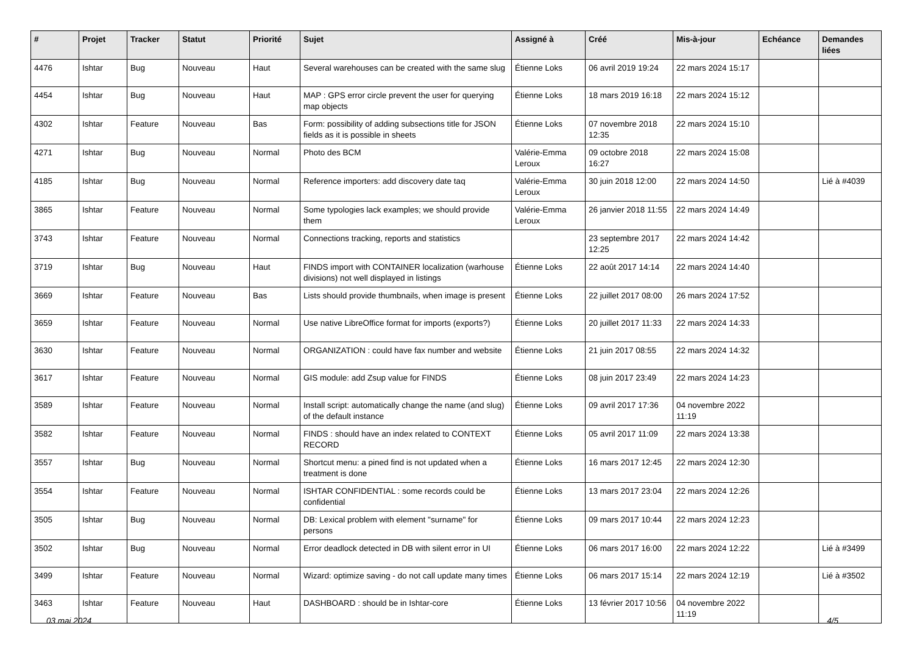| # | Projet | Tracker | Statut | Priorité | Sujet | Assigné à | Créé | Mis-à-jour | Echéance | Demandes liées |
| --- | --- | --- | --- | --- | --- | --- | --- | --- | --- | --- |
| 4476 | Ishtar | Bug | Nouveau | Haut | Several warehouses can be created with the same slug | Étienne Loks | 06 avril 2019 19:24 | 22 mars 2024 15:17 | | |
| 4454 | Ishtar | Bug | Nouveau | Haut | MAP : GPS error circle prevent the user for querying map objects | Étienne Loks | 18 mars 2019 16:18 | 22 mars 2024 15:12 | | |
| 4302 | Ishtar | Feature | Nouveau | Bas | Form: possibility of adding subsections title for JSON fields as it is possible in sheets | Étienne Loks | 07 novembre 2018 12:35 | 22 mars 2024 15:10 | | |
| 4271 | Ishtar | Bug | Nouveau | Normal | Photo des BCM | Valérie-Emma Leroux | 09 octobre 2018 16:27 | 22 mars 2024 15:08 | | |
| 4185 | Ishtar | Bug | Nouveau | Normal | Reference importers: add discovery date taq | Valérie-Emma Leroux | 30 juin 2018 12:00 | 22 mars 2024 14:50 | | Lié à #4039 |
| 3865 | Ishtar | Feature | Nouveau | Normal | Some typologies lack examples; we should provide them | Valérie-Emma Leroux | 26 janvier 2018 11:55 | 22 mars 2024 14:49 | | |
| 3743 | Ishtar | Feature | Nouveau | Normal | Connections tracking, reports and statistics | | 23 septembre 2017 12:25 | 22 mars 2024 14:42 | | |
| 3719 | Ishtar | Bug | Nouveau | Haut | FINDS import with CONTAINER localization (warhouse divisions) not well displayed in listings | Étienne Loks | 22 août 2017 14:14 | 22 mars 2024 14:40 | | |
| 3669 | Ishtar | Feature | Nouveau | Bas | Lists should provide thumbnails, when image is present | Étienne Loks | 22 juillet 2017 08:00 | 26 mars 2024 17:52 | | |
| 3659 | Ishtar | Feature | Nouveau | Normal | Use native LibreOffice format for imports (exports?) | Étienne Loks | 20 juillet 2017 11:33 | 22 mars 2024 14:33 | | |
| 3630 | Ishtar | Feature | Nouveau | Normal | ORGANIZATION : could have fax number and website | Étienne Loks | 21 juin 2017 08:55 | 22 mars 2024 14:32 | | |
| 3617 | Ishtar | Feature | Nouveau | Normal | GIS module: add Zsup value for FINDS | Étienne Loks | 08 juin 2017 23:49 | 22 mars 2024 14:23 | | |
| 3589 | Ishtar | Feature | Nouveau | Normal | Install script: automatically change the name (and slug) of the default instance | Étienne Loks | 09 avril 2017 17:36 | 04 novembre 2022 11:19 | | |
| 3582 | Ishtar | Feature | Nouveau | Normal | FINDS : should have an index related to CONTEXT RECORD | Étienne Loks | 05 avril 2017 11:09 | 22 mars 2024 13:38 | | |
| 3557 | Ishtar | Bug | Nouveau | Normal | Shortcut menu: a pined find is not updated when a treatment is done | Étienne Loks | 16 mars 2017 12:45 | 22 mars 2024 12:30 | | |
| 3554 | Ishtar | Feature | Nouveau | Normal | ISHTAR CONFIDENTIAL : some records could be confidential | Étienne Loks | 13 mars 2017 23:04 | 22 mars 2024 12:26 | | |
| 3505 | Ishtar | Bug | Nouveau | Normal | DB: Lexical problem with element "surname" for persons | Étienne Loks | 09 mars 2017 10:44 | 22 mars 2024 12:23 | | |
| 3502 | Ishtar | Bug | Nouveau | Normal | Error deadlock detected in DB with silent error in UI | Étienne Loks | 06 mars 2017 16:00 | 22 mars 2024 12:22 | | Lié à #3499 |
| 3499 | Ishtar | Feature | Nouveau | Normal | Wizard: optimize saving - do not call update many times | Étienne Loks | 06 mars 2017 15:14 | 22 mars 2024 12:19 | | Lié à #3502 |
| 3463 | Ishtar | Feature | Nouveau | Haut | DASHBOARD : should be in Ishtar-core | Étienne Loks | 13 février 2017 10:56 | 04 novembre 2022 11:19 | | |
03 mai 2024 4/5